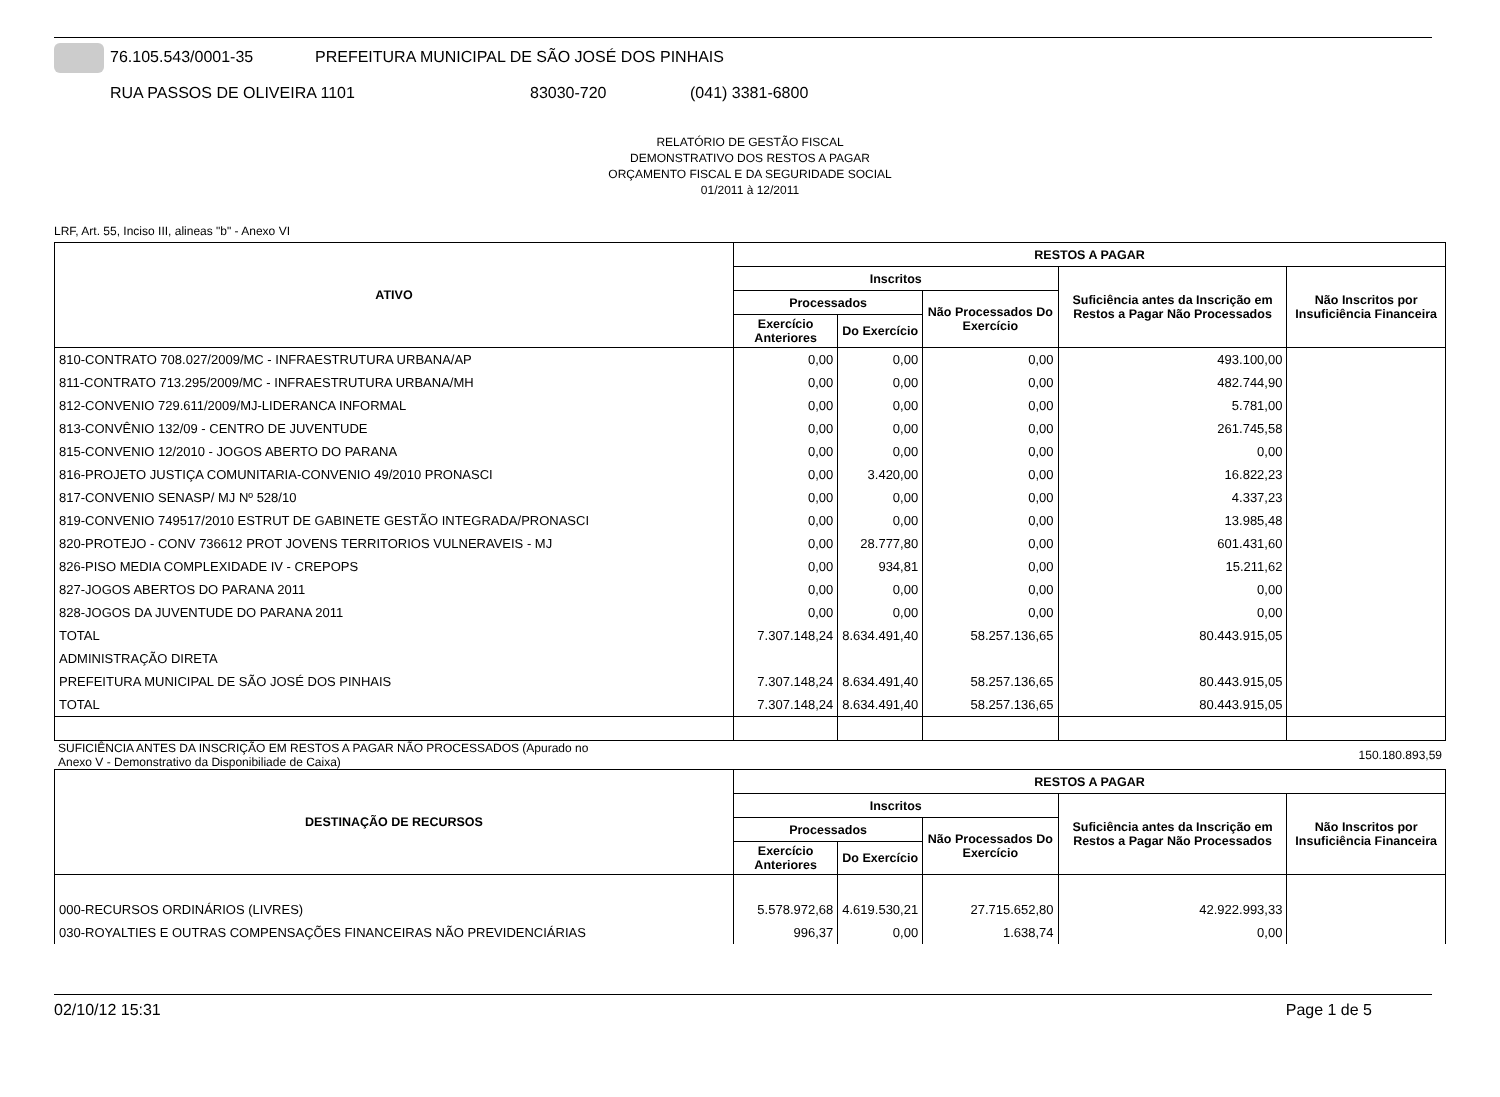76.105.543/0001-35 PREFEITURA MUNICIPAL DE SÃO JOSÉ DOS PINHAIS
RUA PASSOS DE OLIVEIRA 1101 83030-720 (041) 3381-6800
RELATÓRIO DE GESTÃO FISCAL
DEMONSTRATIVO DOS RESTOS A PAGAR
ORÇAMENTO FISCAL E DA SEGURIDADE SOCIAL
01/2011 à 12/2011
LRF, Art. 55, Inciso III, alineas "b" - Anexo VI
| ATIVO | RESTOS A PAGAR | | | | |
| --- | --- | --- | --- | --- | --- |
| | Inscritos | | | Suficiência antes da Inscrição em Restos a Pagar Não Processados | Não Inscritos por Insuficiência Financeira |
| | Processados | | Não Processados Do Exercício | | |
| | Exercício Anteriores | Do Exercício | | | |
| 810-CONTRATO 708.027/2009/MC - INFRAESTRUTURA URBANA/AP | 0,00 | 0,00 | 0,00 | 493.100,00 | |
| 811-CONTRATO 713.295/2009/MC - INFRAESTRUTURA URBANA/MH | 0,00 | 0,00 | 0,00 | 482.744,90 | |
| 812-CONVENIO 729.611/2009/MJ-LIDERANCA INFORMAL | 0,00 | 0,00 | 0,00 | 5.781,00 | |
| 813-CONVÊNIO 132/09 - CENTRO DE JUVENTUDE | 0,00 | 0,00 | 0,00 | 261.745,58 | |
| 815-CONVENIO 12/2010 - JOGOS ABERTO DO PARANA | 0,00 | 0,00 | 0,00 | 0,00 | |
| 816-PROJETO JUSTIÇA COMUNITARIA-CONVENIO 49/2010 PRONASCI | 0,00 | 3.420,00 | 0,00 | 16.822,23 | |
| 817-CONVENIO SENASP/ MJ Nº 528/10 | 0,00 | 0,00 | 0,00 | 4.337,23 | |
| 819-CONVENIO 749517/2010 ESTRUT DE GABINETE GESTÃO INTEGRADA/PRONASCI | 0,00 | 0,00 | 0,00 | 13.985,48 | |
| 820-PROTEJO - CONV 736612 PROT JOVENS TERRITORIOS VULNERAVEIS - MJ | 0,00 | 28.777,80 | 0,00 | 601.431,60 | |
| 826-PISO MEDIA COMPLEXIDADE IV - CREPOPS | 0,00 | 934,81 | 0,00 | 15.211,62 | |
| 827-JOGOS ABERTOS DO PARANA 2011 | 0,00 | 0,00 | 0,00 | 0,00 | |
| 828-JOGOS DA JUVENTUDE DO PARANA 2011 | 0,00 | 0,00 | 0,00 | 0,00 | |
| TOTAL | 7.307.148,24 | 8.634.491,40 | 58.257.136,65 | 80.443.915,05 | |
| ADMINISTRAÇÃO DIRETA | | | | | |
| PREFEITURA MUNICIPAL DE SÃO JOSÉ DOS PINHAIS | 7.307.148,24 | 8.634.491,40 | 58.257.136,65 | 80.443.915,05 | |
| TOTAL | 7.307.148,24 | 8.634.491,40 | 58.257.136,65 | 80.443.915,05 | |
SUFICIÊNCIA ANTES DA INSCRIÇÃO EM RESTOS A PAGAR NÃO PROCESSADOS (Apurado no
Anexo V - Demonstrativo da Disponibiliade de Caixa) 150.180.893,59
| DESTINAÇÃO DE RECURSOS | RESTOS A PAGAR | | | | |
| --- | --- | --- | --- | --- | --- |
| | Inscritos | | | Suficiência antes da Inscrição em Restos a Pagar Não Processados | Não Inscritos por Insuficiência Financeira |
| | Processados | | Não Processados Do Exercício | | |
| | Exercício Anteriores | Do Exercício | | | |
| 000-RECURSOS ORDINÁRIOS (LIVRES) | 5.578.972,68 | 4.619.530,21 | 27.715.652,80 | 42.922.993,33 | |
| 030-ROYALTIES E OUTRAS COMPENSAÇÕES FINANCEIRAS NÃO PREVIDENCIÁRIAS | 996,37 | 0,00 | 1.638,74 | 0,00 | |
02/10/12 15:31 Page 1 de 5